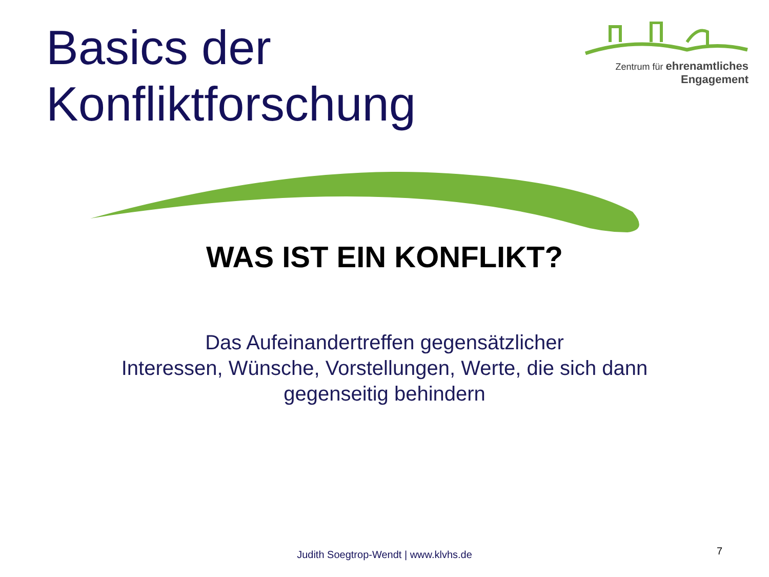Basics der
Konfliktforschung
Zentrum für ehrenamtliches
Engagement
WAS IST EIN KONFLIKT?
Das Aufeinandertreffen gegensätzlicher
Interessen, Wünsche, Vorstellungen, Werte, die sich dann
gegenseitig behindern
Judith Soegtrop-Wendt | www.klvhs.de 7